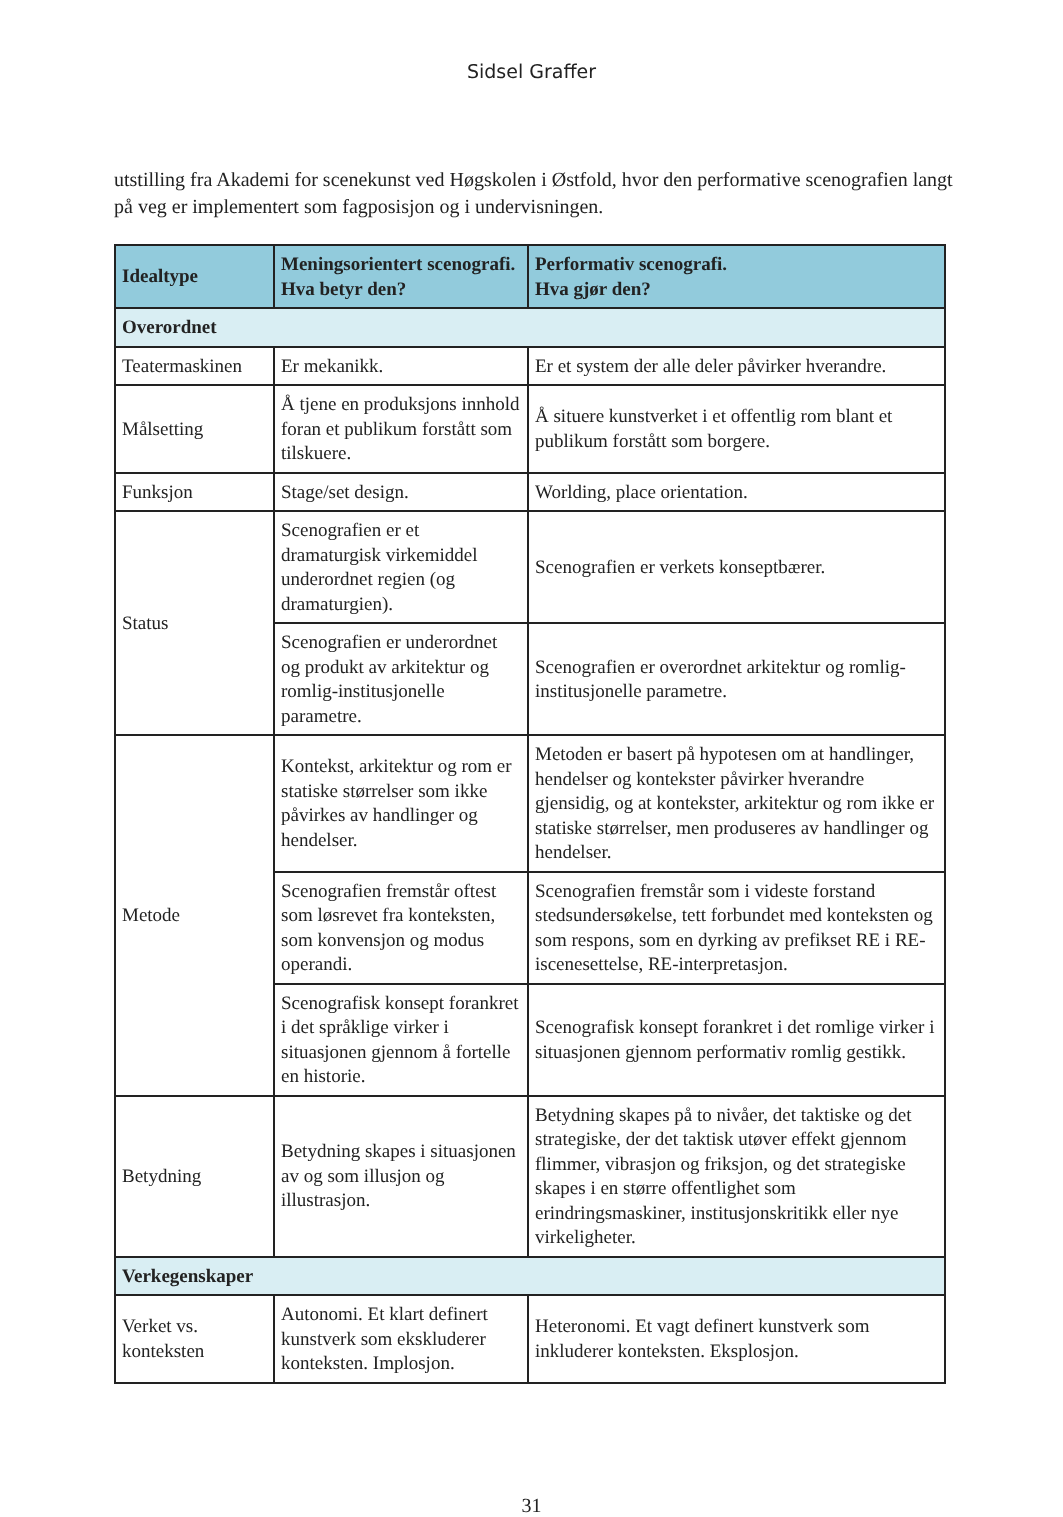Sidsel Graffer
utstilling fra Akademi for scenekunst ved Høgskolen i Østfold, hvor den performative scenografien langt på veg er implementert som fagposisjon og i undervisningen.
| Idealtype | Meningsorientert scenografi. Hva betyr den? | Performativ scenografi. Hva gjør den? |
| --- | --- | --- |
| Overordnet | | |
| Teatermaskinen | Er mekanikk. | Er et system der alle deler påvirker hverandre. |
| Målsetting | Å tjene en produksjons innhold foran et publikum forstått som tilskuere. | Å situere kunstverket i et offentlig rom blant et publikum forstått som borgere. |
| Funksjon | Stage/set design. | Worlding, place orientation. |
| Status | Scenografien er et dramaturgisk virkemiddel underordnet regien (og dramaturgien). | Scenografien er verkets konseptbærer. |
| | Scenografien er underordnet og produkt av arkitektur og romlig-institusjonelle parametre. | Scenografien er overordnet arkitektur og romlig-institusjonelle parametre. |
| Metode | Kontekst, arkitektur og rom er statiske størrelser som ikke påvirkes av handlinger og hendelser. | Metoden er basert på hypotesen om at handlinger, hendelser og kontekster påvirker hverandre gjensidig, og at kontekster, arkitektur og rom ikke er statiske størrelser, men produseres av handlinger og hendelser. |
| | Scenografien fremstår oftest som løsrevet fra konteksten, som konvensjon og modus operandi. | Scenografien fremstår som i videste forstand stedsundersøkelse, tett forbundet med konteksten og som respons, som en dyrking av prefikset RE i RE-iscenesettelse, RE-interpretasjon. |
| | Scenografisk konsept forankret i det språklige virker i situasjonen gjennom å fortelle en historie. | Scenografisk konsept forankret i det romlige virker i situasjonen gjennom performativ romlig gestikk. |
| Betydning | Betydning skapes i situasjonen av og som illusjon og illustrasjon. | Betydning skapes på to nivåer, det taktiske og det strategiske, der det taktisk utøver effekt gjennom flimmer, vibrasjon og friksjon, og det strategiske skapes i en større offentlighet som erindringsmaskiner, institusjonskritikk eller nye virkeligheter. |
| Verkegenskaper | | |
| Verket vs. konteksten | Autonomi. Et klart definert kunstverk som ekskluderer konteksten. Implosjon. | Heteronomi. Et vagt definert kunstverk som inkluderer konteksten. Eksplosjon. |
31